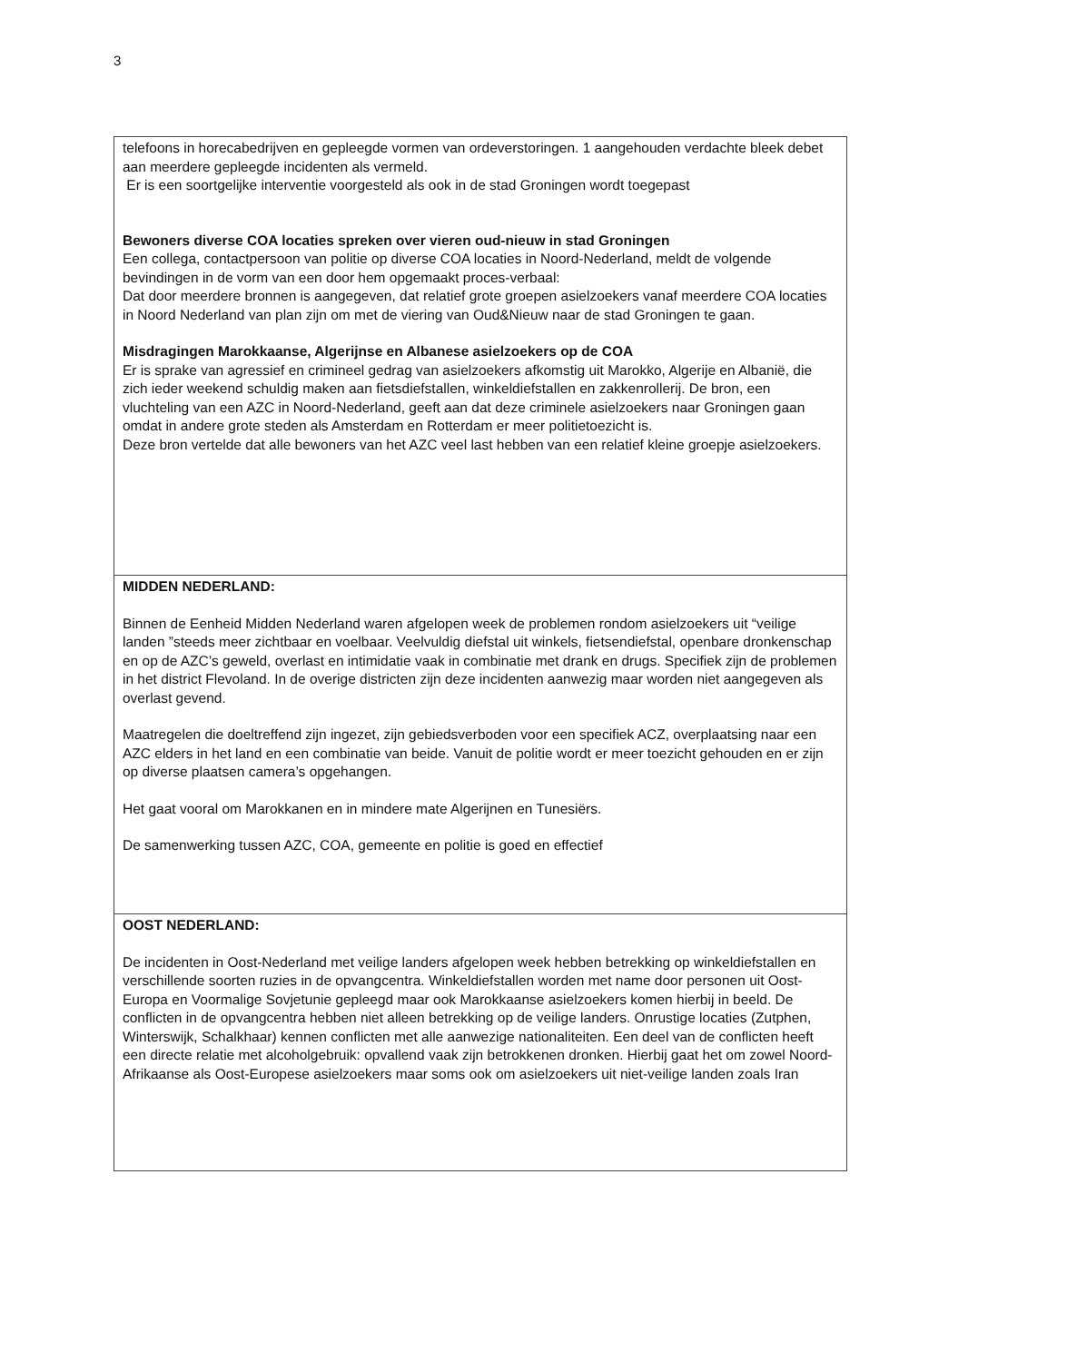3
| telefoons in horecabedrijven en gepleegde vormen van ordeverstoringen. 1 aangehouden verdachte bleek debet aan meerdere gepleegde incidenten als vermeld. Er is een soortgelijke interventie voorgesteld als ook in de stad Groningen wordt toegepast Bewoners diverse COA locaties spreken over vieren oud-nieuw in stad Groningen Een collega, contactpersoon van politie op diverse COA locaties in Noord-Nederland, meldt de volgende bevindingen in de vorm van een door hem opgemaakt proces-verbaal: Dat door meerdere bronnen is aangegeven, dat relatief grote groepen asielzoekers vanaf meerdere COA locaties in Noord Nederland van plan zijn om met de viering van Oud&Nieuw naar de stad Groningen te gaan. Misdragingen Marokkaanse, Algerijnse en Albanese asielzoekers op de COA Er is sprake van agressief en crimineel gedrag van asielzoekers afkomstig uit Marokko, Algerije en Albanië, die zich ieder weekend schuldig maken aan fietsdiefstallen, winkeldiefstallen en zakkenrollerij. De bron, een vluchteling van een AZC in Noord-Nederland, geeft aan dat deze criminele asielzoekers naar Groningen gaan omdat in andere grote steden als Amsterdam en Rotterdam er meer politietoezicht is. Deze bron vertelde dat alle bewoners van het AZC veel last hebben van een relatief kleine groepje asielzoekers. |
| MIDDEN NEDERLAND: Binnen de Eenheid Midden Nederland waren afgelopen week de problemen rondom asielzoekers uit “veilige landen ”steeds meer zichtbaar en voelbaar. Veelvuldig diefstal uit winkels, fietsendiefstal, openbare dronkenschap en op de AZC’s geweld, overlast en intimidatie vaak in combinatie met drank en drugs. Specifiek zijn de problemen in het district Flevoland. In de overige districten zijn deze incidenten aanwezig maar worden niet aangegeven als overlast gevend. Maatregelen die doeltreffend zijn ingezet, zijn gebiedsverboden voor een specifiek ACZ, overplaatsing naar een AZC elders in het land en een combinatie van beide. Vanuit de politie wordt er meer toezicht gehouden en er zijn op diverse plaatsen camera’s opgehangen. Het gaat vooral om Marokkanen en in mindere mate Algerijnen en Tunesiërs. De samenwerking tussen AZC, COA, gemeente en politie is goed en effectief |
| OOST NEDERLAND: De incidenten in Oost-Nederland met veilige landers afgelopen week hebben betrekking op winkeldiefstallen en verschillende soorten ruzies in de opvangcentra. Winkeldiefstallen worden met name door personen uit Oost-Europa en Voormalige Sovjetunie gepleegd maar ook Marokkaanse asielzoekers komen hierbij in beeld. De conflicten in de opvangcentra hebben niet alleen betrekking op de veilige landers. Onrustige locaties (Zutphen, Winterswijk, Schalkhaar) kennen conflicten met alle aanwezige nationaliteiten. Een deel van de conflicten heeft een directe relatie met alcoholgebruik: opvallend vaak zijn betrokkenen dronken. Hierbij gaat het om zowel Noord-Afrikaanse als Oost-Europese asielzoekers maar soms ook om asielzoekers uit niet-veilige landen zoals Iran |